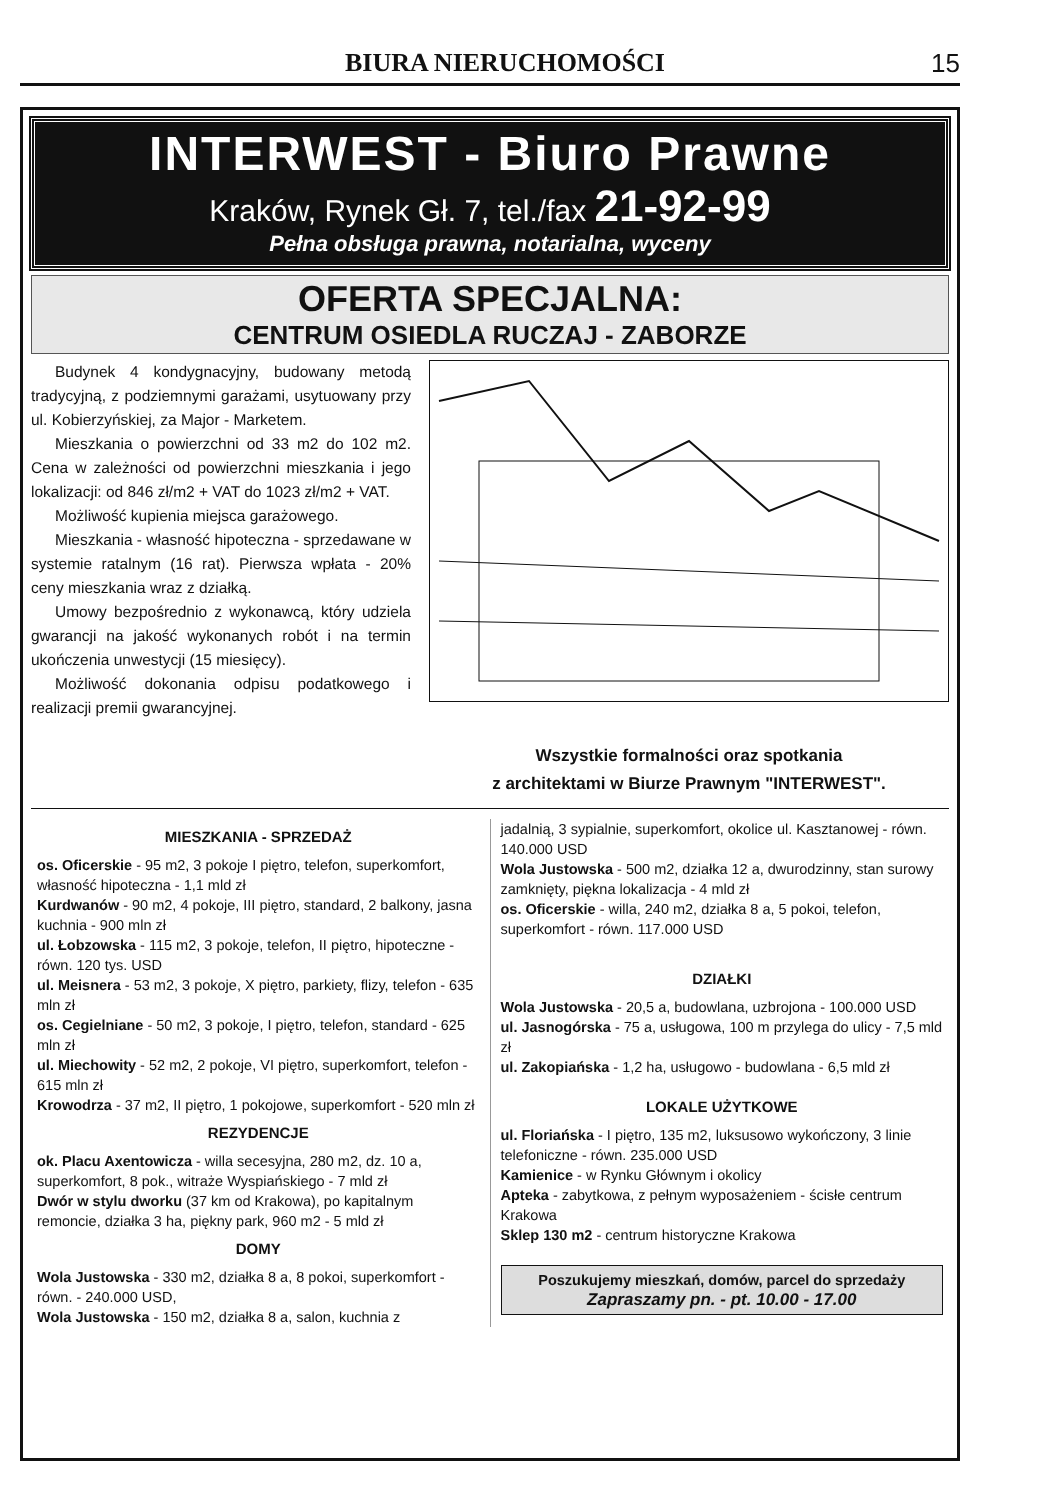BIURA NIERUCHOMOŚCI 15
INTERWEST - Biuro Prawne
Kraków, Rynek Gł. 7, tel./fax 21-92-99
Pełna obsługa prawna, notarialna, wyceny
OFERTA SPECJALNA:
CENTRUM OSIEDLA RUCZAJ - ZABORZE
Budynek 4 kondygnacyjny, budowany metodą tradycyjną, z podziemnymi garażami, usytuowany przy ul. Kobierzyńskiej, za Major - Marketem.
Mieszkania o powierzchni od 33 m2 do 102 m2. Cena w zależności od powierzchni mieszkania i jego lokalizacji: od 846 zł/m2 + VAT do 1023 zł/m2 + VAT.
Możliwość kupienia miejsca garażowego.
Mieszkania - własność hipoteczna - sprzedawane w systemie ratalnym (16 rat). Pierwsza wpłata - 20% ceny mieszkania wraz z działką.
Umowy bezpośrednio z wykonawcą, który udziela gwarancji na jakość wykonanych robót i na termin ukończenia unwestycji (15 miesięcy).
Możliwość dokonania odpisu podatkowego i realizacji premii gwarancyjnej.
Wszystkie formalności oraz spotkania
z architektami w Biurze Prawnym "INTERWEST".
MIESZKANIA - SPRZEDAŻ
os. Oficerskie - 95 m2, 3 pokoje I piętro, telefon, superkomfort, własność hipoteczna - 1,1 mld zł
Kurdwanów - 90 m2, 4 pokoje, III piętro, standard, 2 balkony, jasna kuchnia - 900 mln zł
ul. Łobzowska - 115 m2, 3 pokoje, telefon, II piętro, hipoteczne - równ. 120 tys. USD
ul. Meisnera - 53 m2, 3 pokoje, X piętro, parkiety, flizy, telefon - 635 mln zł
os. Cegielniane - 50 m2, 3 pokoje, I piętro, telefon, standard - 625 mln zł
ul. Miechowity - 52 m2, 2 pokoje, VI piętro, superkomfort, telefon - 615 mln zł
Krowodrza - 37 m2, II piętro, 1 pokojowe, superkomfort - 520 mln zł
REZYDENCJE
ok. Placu Axentowicza - willa secesyjna, 280 m2, dz. 10 a, superkomfort, 8 pok., witraże Wyspiańskiego - 7 mld zł
Dwór w stylu dworku (37 km od Krakowa), po kapitalnym remoncie, działka 3 ha, piękny park, 960 m2 - 5 mld zł
DOMY
Wola Justowska - 330 m2, działka 8 a, 8 pokoi, superkomfort - równ. - 240.000 USD,
Wola Justowska - 150 m2, działka 8 a, salon, kuchnia z
jadalnią, 3 sypialnie, superkomfort, okolice ul. Kasztanowej - równ. 140.000 USD
Wola Justowska - 500 m2, działka 12 a, dwurodzinny, stan surowy zamknięty, piękna lokalizacja - 4 mld zł
os. Oficerskie - willa, 240 m2, działka 8 a, 5 pokoi, telefon, superkomfort - równ. 117.000 USD
DZIAŁKI
Wola Justowska - 20,5 a, budowlana, uzbrojona - 100.000 USD
ul. Jasnogórska - 75 a, usługowa, 100 m przylega do ulicy - 7,5 mld zł
ul. Zakopiańska - 1,2 ha, usługowo - budowlana - 6,5 mld zł
LOKALE UŻYTKOWE
ul. Floriańska - I piętro, 135 m2, luksusowo wykończony, 3 linie telefoniczne - równ. 235.000 USD
Kamienice - w Rynku Głównym i okolicy
Apteka - zabytkowa, z pełnym wyposażeniem - ścisłe centrum Krakowa
Sklep 130 m2 - centrum historyczne Krakowa
Poszukujemy mieszkań, domów, parcel do sprzedaży
Zapraszamy pn. - pt. 10.00 - 17.00